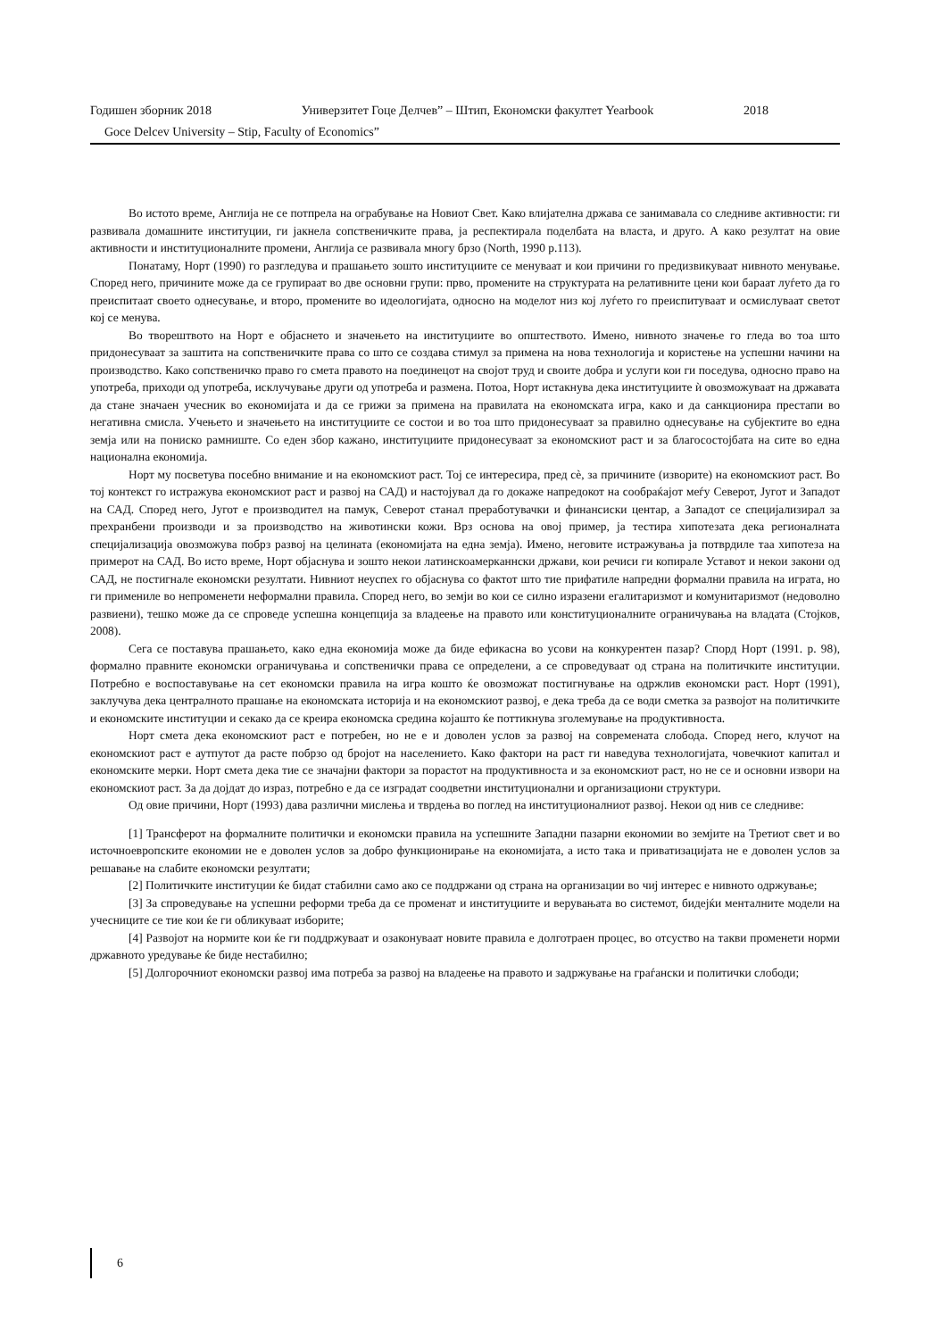Годишен зборник 2018 Универзитет Гоце Делчев” – Штип, Економски факултет Yearbook 2018
Goce Delcev University – Stip, Faculty of Economics”
Во истото време, Англија не се потпрела на ограбување на Новиот Свет. Како влијателна држава се занимавала со следниве активности: ги развивала домашните институции, ги јакнела сопственичките права, ја респектирала поделбата на власта, и друго. А како резултат на овие активности и институционалните промени, Англија се развивала многу брзо (North, 1990 p.113).
Понатаму, Норт (1990) го разгледува и прашањето зошто институциите се менуваат и кои причини го предизвикуваат нивното менување. Според него, причините може да се групираат во две основни групи: прво, промените на структурата на релативните цени кои бараат луѓето да го преиспитаат своето однесување, и второ, промените во идеологијата, односно на моделот низ кој луѓето го преиспитуваат и осмислуваат светот кој се менува.
Во творештвото на Норт е објаснето и значењето на институциите во општеството. Имено, нивното значење го гледа во тоа што придонесуваат за заштита на сопственичките права со што се создава стимул за примена на нова технологија и користење на успешни начини на производство. Како сопственичко право го смета правото на поединецот на својот труд и своите добра и услуги кои ги поседува, односно право на употреба, приходи од употреба, исклучување други од употреба и размена. Потоа, Норт истакнува дека институциите ѝ овозможуваат на државата да стане значаен учесник во економијата и да се грижи за примена на правилата на економската игра, како и да санкционира престапи во негативна смисла. Учењето и значењето на институциите се состои и во тоа што придонесуваат за правилно однесување на субјектите во една земја или на пониско рамниште. Со еден збор кажано, институциите придонесуваат за економскиот раст и за благосостојбата на сите во една национална економија.
Норт му посветува посебно внимание и на економскиот раст. Тој се интересира, пред сѐ, за причините (изворите) на економскиот раст. Во тој контекст го истражува економскиот раст и развој на САД) и настојувал да го докаже напредокот на сообраќајот меѓу Северот, Југот и Западот на САД. Според него, Југот е производител на памук, Северот станал преработувачки и финансиски центар, а Западот се специјализирал за прехранбени производи и за производство на животински кожи. Врз основа на овој пример, ја тестира хипотезата дека регионалната специјализација овозможува побрз развој на целината (економијата на една земја). Имено, неговите истражувања ја потврдиле таа хипотеза на примерот на САД. Во исто време, Норт објаснува и зошто некои латинскоамерканнски држави, кои речиси ги копирале Уставот и некои закони од САД, не постигнале економски резултати. Нивниот неуспех го објаснува со фактот што тие прифатиле напредни формални правила на играта, но ги примениле во непроменети неформални правила. Според него, во земји во кои се силно изразени егалитаризмот и комунитаризмот (недоволно развиени), тешко може да се спроведе успешна концепција за владеење на правото или конституционалните ограничувања на владата (Стојков, 2008).
Сега се поставува прашањето, како една економија може да биде ефикасна во усови на конкурентен пазар? Спорд Норт (1991. p. 98), формално правните економски ограничувања и сопственички права се определени, а се спроведуваат од страна на политичките институции. Потребно е воспоставување на сет економски правила на игра кошто ќе овозможат постигнување на одржлив економски раст. Норт (1991), заклучува дека централното прашање на економската историја и на економскиот развој, е дека треба да се води сметка за развојот на политичките и економските институции и секако да се креира економска средина којашто ќе поттикнува зголемување на продуктивноста.
Норт смета дека економскиот раст е потребен, но не е и доволен услов за развој на современата слобода. Според него, клучот на економскиот раст е аутпутот да расте побрзо од бројот на населението. Како фактори на раст ги наведува технологијата, човечкиот капитал и економските мерки. Норт смета дека тие се значајни фактори за порастот на продуктивноста и за економскиот раст, но не се и основни извори на економскиот раст. За да дојдат до израз, потребно е да се изградат соодветни институционални и организациони структури.
Од овие причини, Норт (1993) дава различни мислења и тврдења во поглед на институционалниот развој. Некои од нив се следниве:
[1] Трансферот на формалните политички и економски правила на успешните Западни пазарни економии во земјите на Третиот свет и во источноевропските економии не е доволен услов за добро функционирање на економијата, а исто така и приватизацијата не е доволен услов за решавање на слабите економски резултати;
[2] Политичките институции ќе бидат стабилни само ако се поддржани од страна на организации во чиј интерес е нивното одржување;
[3] За спроведување на успешни реформи треба да се променат и институциите и верувањата во системот, бидејќи менталните модели на учесниците се тие кои ќе ги обликуваат изборите;
[4] Развојот на нормите кои ќе ги поддржуваат и озаконуваат новите правила е долготраен процес, во отсуство на такви променети норми државното уредување ќе биде нестабилно;
[5] Долгорочниот економски развој има потреба за развој на владеење на правото и задржување на граѓански и политички слободи;
6